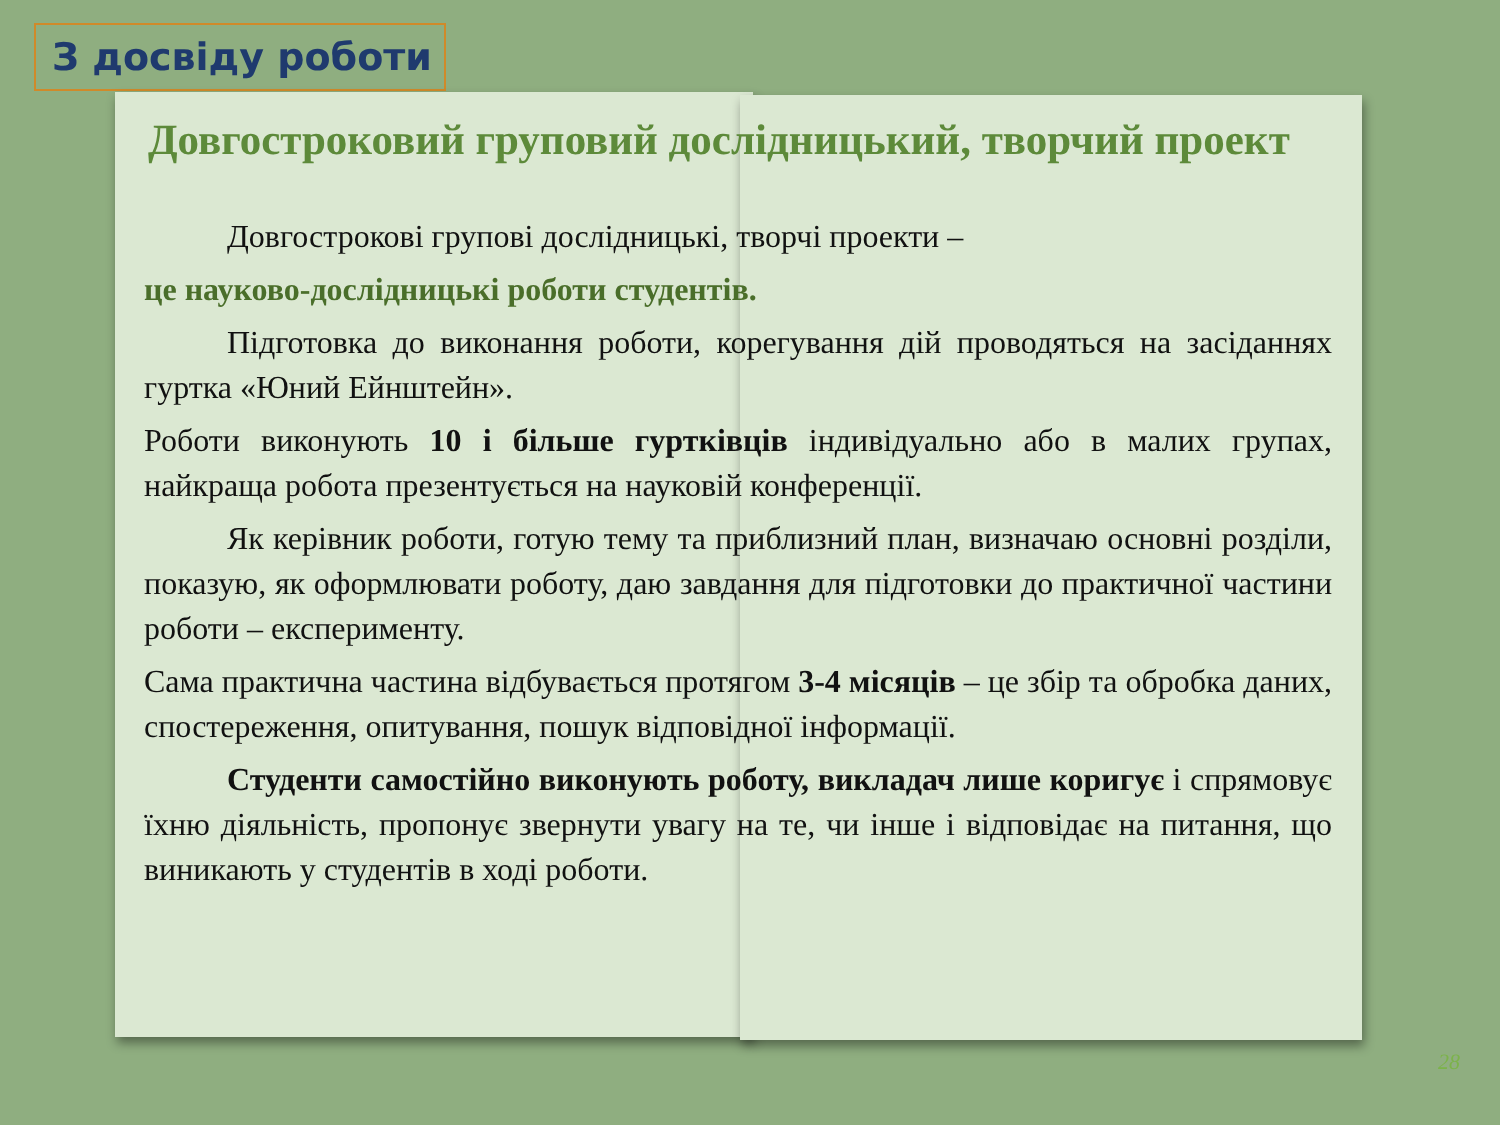З досвіду роботи
Довгостроковий груповий дослідницький, творчий проект
Довгострокові групові дослідницькі, творчі проекти –
це науково-дослідницькі роботи студентів.
Підготовка до виконання роботи, корегування дій проводяться на засіданнях гуртка «Юний Ейнштейн».
Роботи виконують 10 і більше гуртківців індивідуально або в малих групах, найкраща робота презентується на науковій конференції.
Як керівник роботи, готую тему та приблизний план, визначаю основні розділи, показую, як оформлювати роботу, даю завдання для підготовки до практичної частини роботи – експерименту.
Сама практична частина відбувається протягом 3-4 місяців – це збір та обробка даних, спостереження, опитування, пошук відповідної інформації.
Студенти самостійно виконують роботу, викладач лише коригує і спрямовує їхню діяльність, пропонує звернути увагу на те, чи інше і відповідає на питання, що виникають у студентів в ході роботи.
28